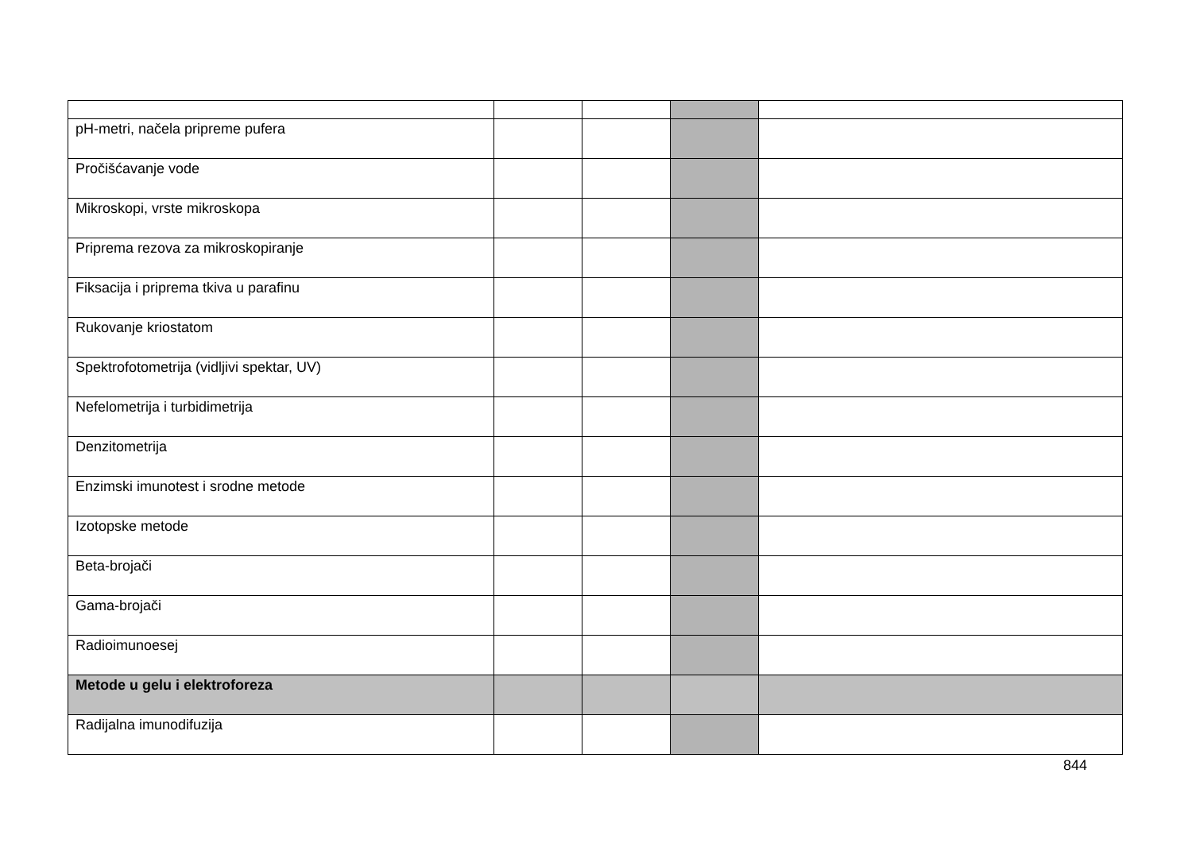| pH-metri, načela pripreme pufera | | | | |
| Pročišćavanje vode | | | | |
| Mikroskopi, vrste mikroskopa | | | | |
| Priprema rezova za mikroskopiranje | | | | |
| Fiksacija i priprema tkiva u parafinu | | | | |
| Rukovanje kriostatom | | | | |
| Spektrofotometrija (vidljivi spektar, UV) | | | | |
| Nefelometrija i turbidimetrija | | | | |
| Denzitometrija | | | | |
| Enzimski imunotest i srodne metode | | | | |
| Izotopske metode | | | | |
| Beta-brojači | | | | |
| Gama-brojači | | | | |
| Radioimunoesej | | | | |
| Metode u gelu i elektroforeza | | | | |
| Radijalna imunodifuzija | | | | |
844